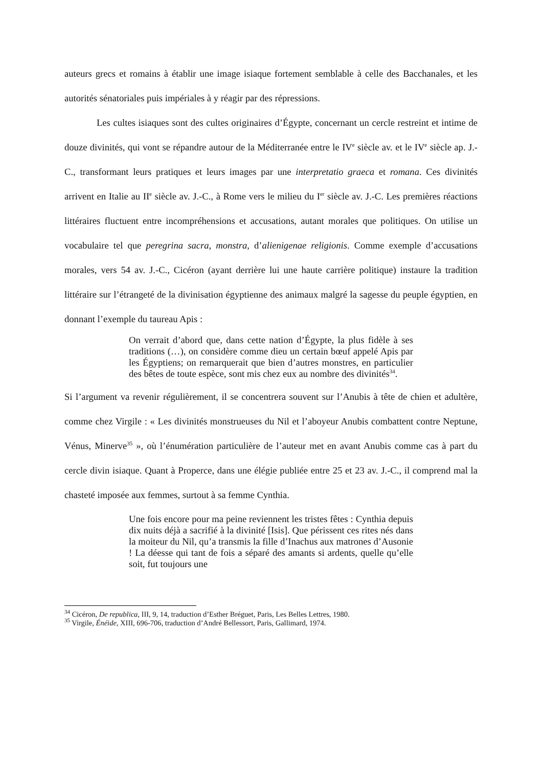auteurs grecs et romains à établir une image isiaque fortement semblable à celle des Bacchanales, et les autorités sénatoriales puis impériales à y réagir par des répressions.
Les cultes isiaques sont des cultes originaires d’Égypte, concernant un cercle restreint et intime de douze divinités, qui vont se répandre autour de la Méditerranée entre le IV<sup>e</sup> siècle av. et le IV<sup>e</sup> siècle ap. J.-C., transformant leurs pratiques et leurs images par une interpretatio graeca et romana. Ces divinités arrivent en Italie au II<sup>e</sup> siècle av. J.-C., à Rome vers le milieu du I<sup>er</sup> siècle av. J.-C. Les premières réactions littéraires fluctuent entre incompréhensions et accusations, autant morales que politiques. On utilise un vocabulaire tel que peregrina sacra, monstra, d’alienigenae religionis. Comme exemple d’accusations morales, vers 54 av. J.-C., Cicéron (ayant derrière lui une haute carrière politique) instaure la tradition littéraire sur l’étrangeté de la divinisation égyptienne des animaux malgré la sagesse du peuple égyptien, en donnant l’exemple du taureau Apis :
On verrait d’abord que, dans cette nation d’Égypte, la plus fidèle à ses traditions (…), on considère comme dieu un certain bœuf appelé Apis par les Égyptiens; on remarquerait que bien d’autres monstres, en particulier des bêtes de toute espèce, sont mis chez eux au nombre des divinités<sup>34</sup>.
Si l’argument va revenir régulièrement, il se concentrera souvent sur l’Anubis à tête de chien et adultère, comme chez Virgile : « Les divinités monstrueuses du Nil et l’aboyeur Anubis combattent contre Neptune, Vénus, Minerve<sup>35</sup> », où l’énumération particulière de l’auteur met en avant Anubis comme cas à part du cercle divin isiaque. Quant à Properce, dans une élégie publiée entre 25 et 23 av. J.-C., il comprend mal la chasteté imposée aux femmes, surtout à sa femme Cynthia.
Une fois encore pour ma peine reviennent les tristes fêtes : Cynthia depuis dix nuits déjà a sacrifié à la divinité [Isis]. Que périssent ces rites nés dans la moiteur du Nil, qu’a transmis la fille d’Inachus aux matrones d’Ausonie ! La déesse qui tant de fois a séparé des amants si ardents, quelle qu’elle soit, fut toujours une
<sup>34</sup> Cicéron, De republica, III, 9, 14, traduction d’Esther Bréguet, Paris, Les Belles Lettres, 1980.
<sup>35</sup> Virgile, Énéide, XIII, 696-706, traduction d’André Bellessort, Paris, Gallimard, 1974.